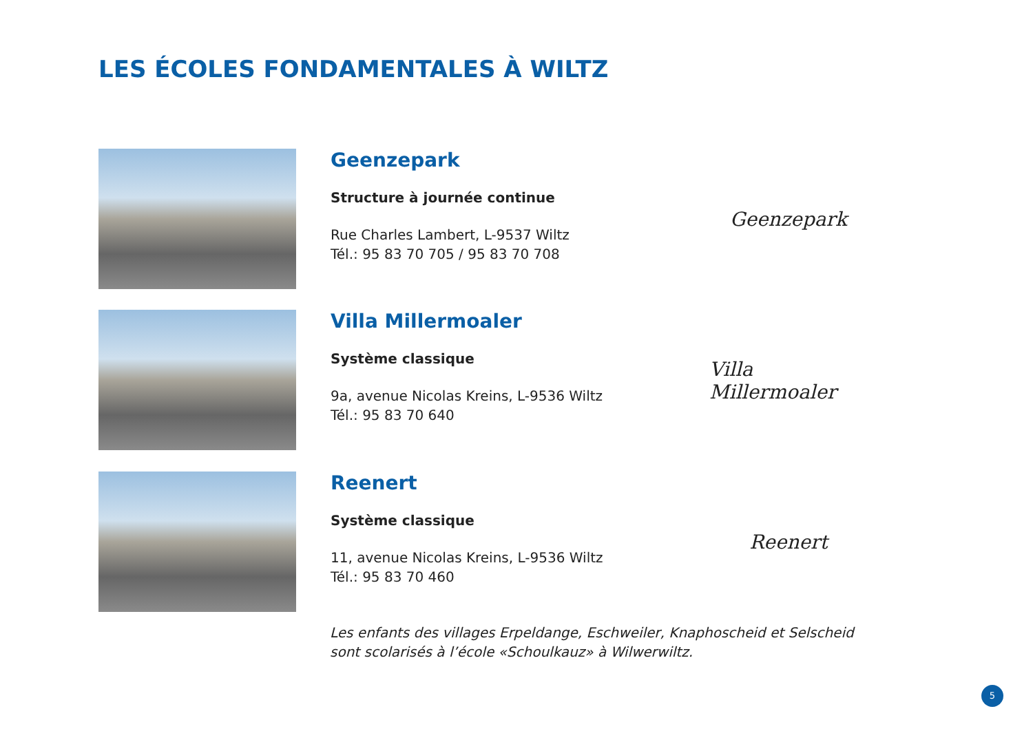LES ÉCOLES FONDAMENTALES À WILTZ
Geenzepark
Structure à journée continue
Rue Charles Lambert, L-9537 Wiltz
Tél.: 95 83 70 705 / 95 83 70 708
Geenzepark
Villa Millermoaler
Système classique
9a, avenue Nicolas Kreins, L-9536 Wiltz
Tél.: 95 83 70 640
Villa Millermoaler
Reenert
Système classique
11, avenue Nicolas Kreins, L-9536 Wiltz
Tél.: 95 83 70 460
Reenert
Les enfants des villages Erpeldange, Eschweiler, Knaphoscheid et Selscheid
sont scolarisés à l’école «Schoulkauz» à Wilwerwiltz.
5